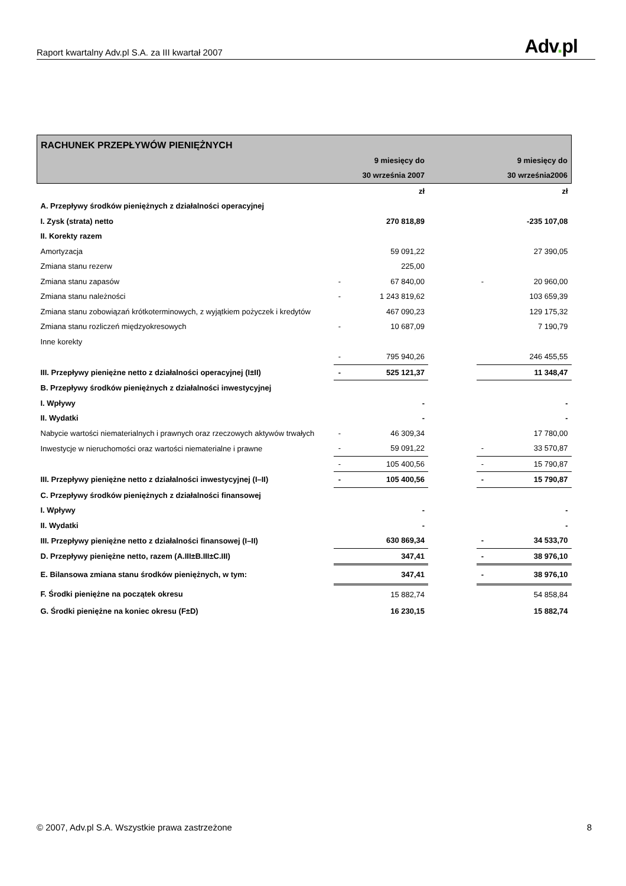Raport kwartalny Adv.pl S.A. za III kwartał 2007
Adv. pl
| RACHUNEK PRZEPŁYWÓW PIENIĘŻNYCH | | | | | |
| | | 9 miesięcy do | | | 9 miesięcy do |
| | | 30 września 2007 | | | 30 września2006 |
| | | zł | | | zł |
| A. Przepływy środków pieniężnych z działalności operacyjnej | | | | | |
| I. Zysk (strata) netto | | 270 818,89 | | | -235 107,08 |
| II. Korekty razem | | | | | |
| Amortyzacja | | 59 091,22 | | | 27 390,05 |
| Zmiana stanu rezerw | | 225,00 | | | |
| Zmiana stanu zapasów | - | 67 840,00 | | - | 20 960,00 |
| Zmiana stanu należności | - | 1 243 819,62 | | | 103 659,39 |
| Zmiana stanu zobowiązań krótkoterminowych, z wyjątkiem pożyczek i kredytów | | 467 090,23 | | | 129 175,32 |
| Zmiana stanu rozliczeń międzyokresowych | - | 10 687,09 | | | 7 190,79 |
| Inne korekty | | | | | |
| | - | 795 940,26 | | | 246 455,55 |
| III. Przepływy pieniężne netto z działalności operacyjnej (I±II) | - | 525 121,37 | | | 11 348,47 |
| B. Przepływy środków pieniężnych z działalności inwestycyjnej | | | | | |
| I. Wpływy | | - | | | - |
| II. Wydatki | | - | | | - |
| Nabycie wartości niematerialnych i prawnych oraz rzeczowych aktywów trwałych | - | 46 309,34 | | | 17 780,00 |
| Inwestycje w nieruchomości oraz wartości niematerialne i prawne | - | 59 091,22 | | - | 33 570,87 |
| | - | 105 400,56 | | - | 15 790,87 |
| III. Przepływy pieniężne netto z działalności inwestycyjnej (I–II) | - | 105 400,56 | | - | 15 790,87 |
| C. Przepływy środków pieniężnych z działalności finansowej | | | | | |
| I. Wpływy | | - | | | - |
| II. Wydatki | | - | | | - |
| III. Przepływy pieniężne netto z działalności finansowej (I–II) | | 630 869,34 | | - | 34 533,70 |
| D. Przepływy pieniężne netto, razem (A.III±B.III±C.III) | | 347,41 | | - | 38 976,10 |
| E. Bilansowa zmiana stanu środków pieniężnych, w tym: | | 347,41 | | - | 38 976,10 |
| F. Środki pieniężne na początek okresu | | 15 882,74 | | | 54 858,84 |
| G. Środki pieniężne na koniec okresu (F±D) | | 16 230,15 | | | 15 882,74 |
© 2007, Adv.pl S.A. Wszystkie prawa zastrzeżone
8